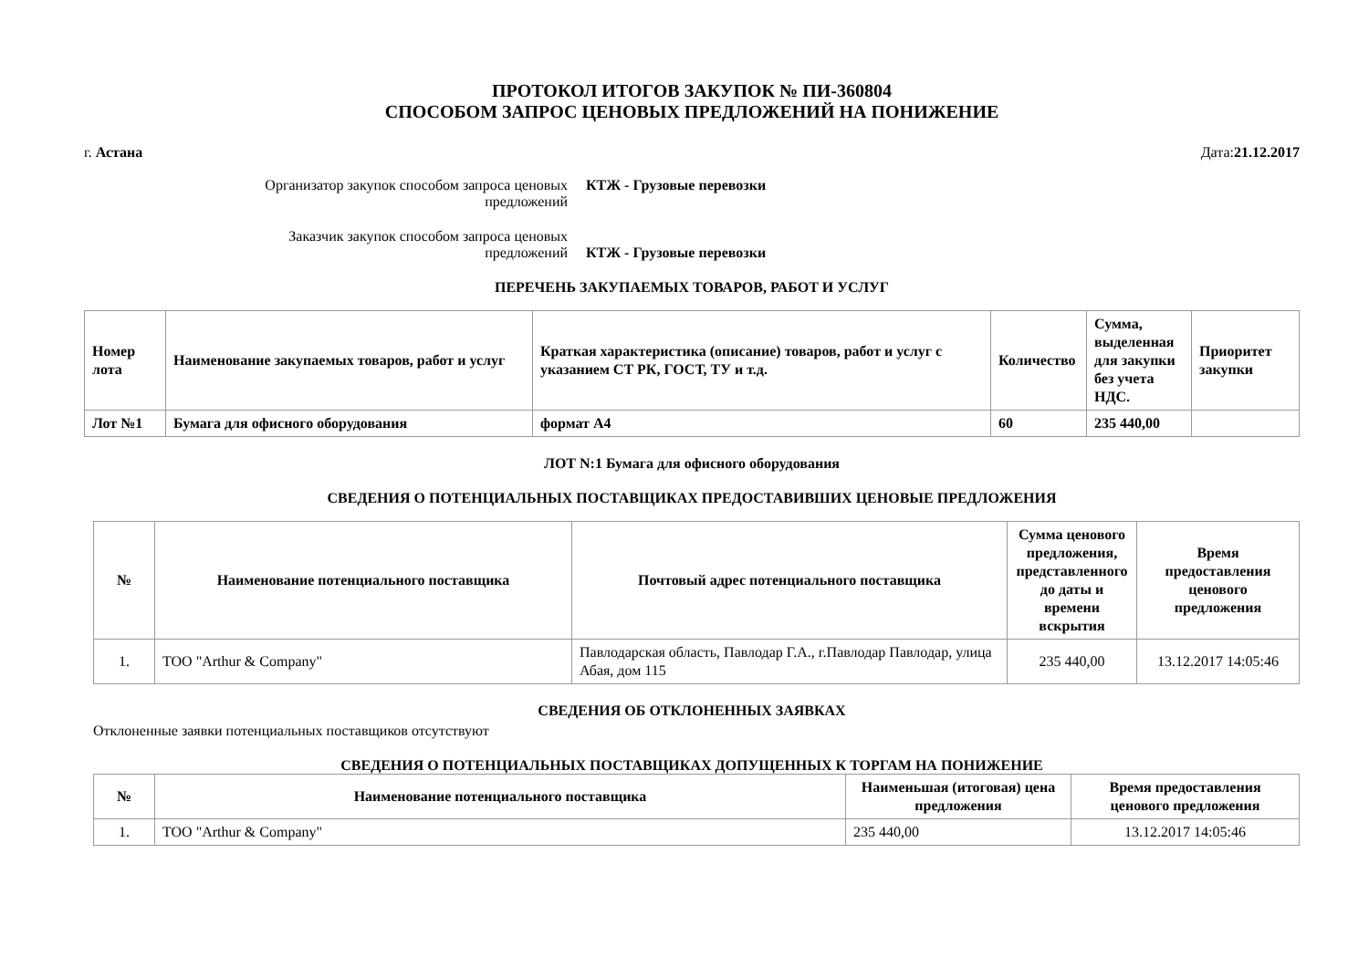ПРОТОКОЛ ИТОГОВ ЗАКУПОК № ПИ-360804
СПОСОБОМ ЗАПРОС ЦЕНОВЫХ ПРЕДЛОЖЕНИЙ НА ПОНИЖЕНИЕ
г. Астана Дата:21.12.2017
Организатор закупок способом запроса ценовых предложений
КТЖ - Грузовые перевозки
Заказчик закупок способом запроса ценовых предложений
КТЖ - Грузовые перевозки
ПЕРЕЧЕНЬ ЗАКУПАЕМЫХ ТОВАРОВ, РАБОТ И УСЛУГ
| Номер лота | Наименование закупаемых товаров, работ и услуг | Краткая характеристика (описание) товаров, работ и услуг с указанием СТ РК, ГОСТ, ТУ и т.д. | Количество | Сумма, выделенная для закупки без учета НДС. | Приоритет закупки |
| --- | --- | --- | --- | --- | --- |
| Лот №1 | Бумага для офисного оборудования | формат А4 | 60 | 235 440,00 | |
ЛОТ N:1 Бумага для офисного оборудования
СВЕДЕНИЯ О ПОТЕНЦИАЛЬНЫХ ПОСТАВЩИКАХ ПРЕДОСТАВИВШИХ ЦЕНОВЫЕ ПРЕДЛОЖЕНИЯ
| № | Наименование потенциального поставщика | Почтовый адрес потенциального поставщика | Сумма ценового предложения, представленного до даты и времени вскрытия | Время предоставления ценового предложения |
| --- | --- | --- | --- | --- |
| 1. | ТОО "Arthur & Company" | Павлодарская область, Павлодар Г.А., г.Павлодар Павлодар, улица Абая, дом 115 | 235 440,00 | 13.12.2017 14:05:46 |
СВЕДЕНИЯ ОБ ОТКЛОНЕННЫХ ЗАЯВКАХ
Отклоненные заявки потенциальных поставщиков отсутствуют
СВЕДЕНИЯ О ПОТЕНЦИАЛЬНЫХ ПОСТАВЩИКАХ ДОПУЩЕННЫХ К ТОРГАМ НА ПОНИЖЕНИЕ
| № | Наименование потенциального поставщика | Наименьшая (итоговая) цена предложения | Время предоставления ценового предложения |
| --- | --- | --- | --- |
| 1. | ТОО "Arthur & Company" | 235 440,00 | 13.12.2017 14:05:46 |